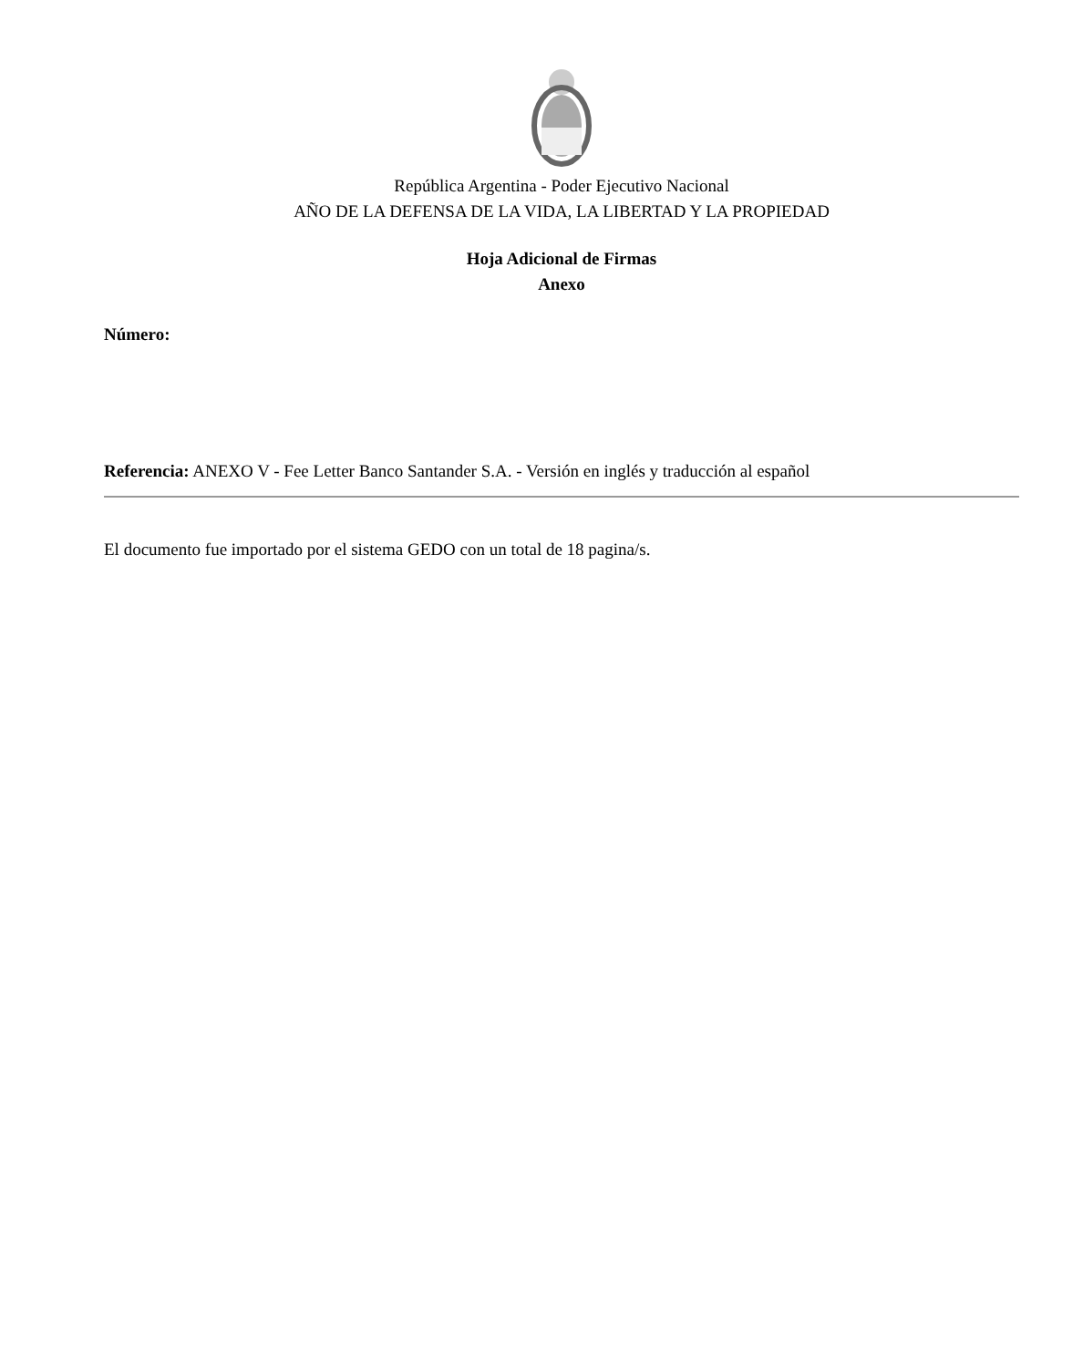República Argentina - Poder Ejecutivo Nacional
AÑO DE LA DEFENSA DE LA VIDA, LA LIBERTAD Y LA PROPIEDAD
Hoja Adicional de Firmas
Anexo
Número:
Referencia: ANEXO V - Fee Letter Banco Santander S.A. - Versión en inglés y traducción al español
El documento fue importado por el sistema GEDO con un total de 18 pagina/s.